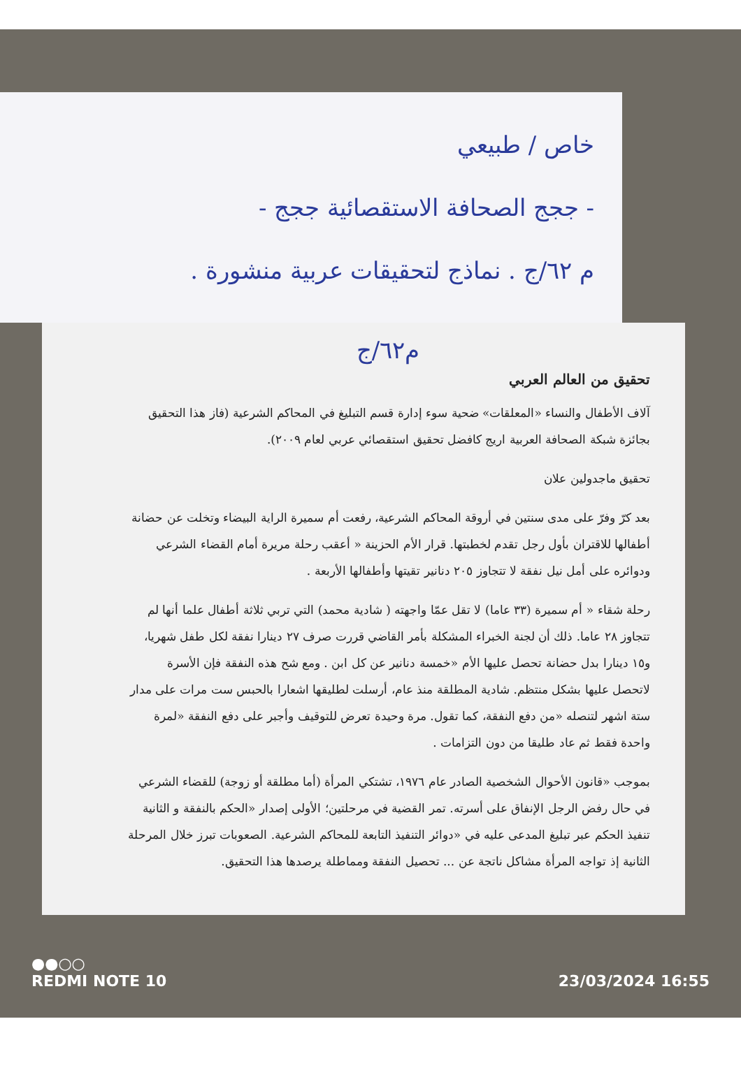خاص / طبيعي
- ججج الصحافة الاستقصائية ججج -
م ٦٢/ج . نماذج لتحقيقات عربية منشورة .
م٦٢/ج
تحقيق من العالم العربي
آلاف الأطفال والنساء «المعلقات» ضحية سوء إدارة قسم التبليغ في المحاكم الشرعية (فاز هذا التحقيق بجائزة شبكة الصحافة العربية اريج كافضل تحقيق استقصائي عربي لعام ٢٠٠٩).
تحقيق ماجدولين علان
بعد كرّ وفرّ على مدى سنتين في أروقة المحاكم الشرعية، رفعت أم سميرة الراية البيضاء وتخلت عن حضانة أطفالها للاقتران بأول رجل تقدم لخطبتها. قرار الأم الحزينة « أعقب رحلة مريرة أمام القضاء الشرعي ودوائره على أمل نيل نفقة لا تتجاوز ٢٠٥ دنانير تقيتها وأطفالها الأربعة .
رحلة شقاء « أم سميرة (٣٣ عاما) لا تقل عمّا واجهته ( شادية محمد) التي تربي ثلاثة أطفال علما أنها لم تتجاوز ٢٨ عاما. ذلك أن لجنة الخبراء المشكلة بأمر القاضي قررت صرف ٢٧ دينارا نفقة لكل طفل شهريا، و١٥ دينارا بدل حضانة تحصل عليها الأم «خمسة دنانير عن كل ابن . ومع شح هذه النفقة فإن الأسرة لاتحصل عليها بشكل منتظم. شادية المطلقة منذ عام، أرسلت لطليقها اشعارا بالحبس ست مرات على مدار ستة اشهر لتنصله «من دفع النفقة، كما تقول. مرة وحيدة تعرض للتوقيف وأجبر على دفع النفقة «لمرة واحدة فقط ثم عاد طليقا من دون التزامات .
بموجب «قانون الأحوال الشخصية الصادر عام ١٩٧٦، تشتكي المرأة (أما مطلقة أو زوجة) للقضاء الشرعي في حال رفض الرجل الإنفاق على أسرته. تمر القضية في مرحلتين؛ الأولى إصدار «الحكم بالنفقة و الثانية تنفيذ الحكم عبر تبليغ المدعى عليه في «دوائر التنفيذ التابعة للمحاكم الشرعية. الصعوبات تبرز خلال المرحلة الثانية إذ تواجه المرأة مشاكل ناتجة عن ... تحصيل النفقة ومماطلة يرصدها هذا التحقيق.
●●○○
REDMI NOTE 10
23/03/2024 16:55